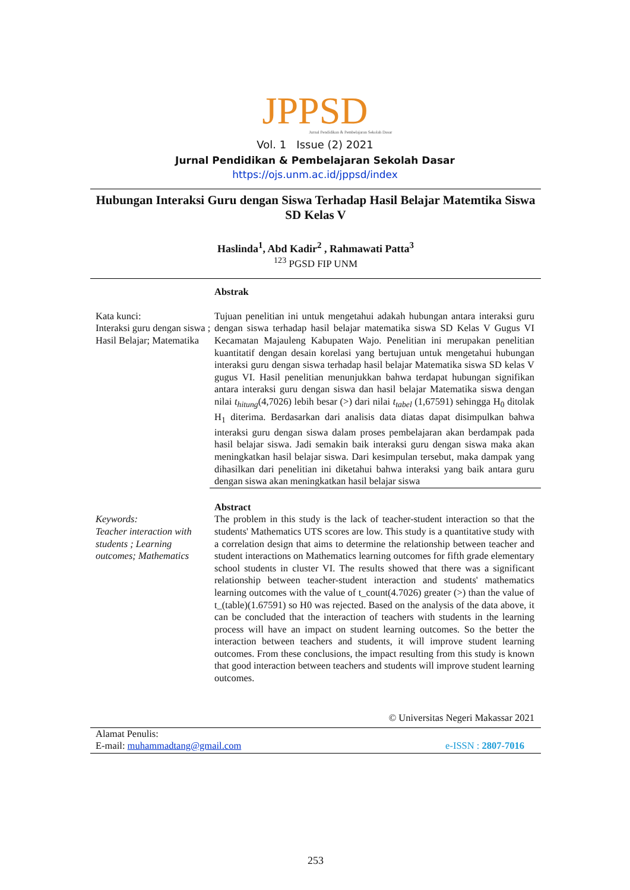JPPSD
Jurnal Pendidikan & Pembelajaran Sekolah Dasar
Vol. 1 Issue (2) 2021
Jurnal Pendidikan & Pembelajaran Sekolah Dasar
https://ojs.unm.ac.id/jppsd/index
Hubungan Interaksi Guru dengan Siswa Terhadap Hasil Belajar Matemtika Siswa SD Kelas V
Haslinda<sup>1</sup>, Abd Kadir<sup>2</sup> , Rahmawati Patta<sup>3</sup>
<sup>123</sup> PGSD FIP UNM
Kata kunci:
Interaksi guru dengan siswa ; Hasil Belajar; Matematika
Abstrak
Tujuan penelitian ini untuk mengetahui adakah hubungan antara interaksi guru dengan siswa terhadap hasil belajar matematika siswa SD Kelas V Gugus VI Kecamatan Majauleng Kabupaten Wajo. Penelitian ini merupakan penelitian kuantitatif dengan desain korelasi yang bertujuan untuk mengetahui hubungan interaksi guru dengan siswa terhadap hasil belajar Matematika siswa SD kelas V gugus VI. Hasil penelitian menunjukkan bahwa terdapat hubungan signifikan antara interaksi guru dengan siswa dan hasil belajar Matematika siswa dengan nilai t<sub>hitung</sub>(4,7026) lebih besar (>) dari nilai t<sub>tabel</sub> (1,67591) sehingga H<sub>0</sub> ditolak H<sub>1</sub> diterima. Berdasarkan dari analisis data diatas dapat disimpulkan bahwa interaksi guru dengan siswa dalam proses pembelajaran akan berdampak pada hasil belajar siswa. Jadi semakin baik interaksi guru dengan siswa maka akan meningkatkan hasil belajar siswa. Dari kesimpulan tersebut, maka dampak yang dihasilkan dari penelitian ini diketahui bahwa interaksi yang baik antara guru dengan siswa akan meningkatkan hasil belajar siswa
Keywords:
Teacher interaction with students ; Learning outcomes; Mathematics
Abstract
The problem in this study is the lack of teacher-student interaction so that the students' Mathematics UTS scores are low. This study is a quantitative study with a correlation design that aims to determine the relationship between teacher and student interactions on Mathematics learning outcomes for fifth grade elementary school students in cluster VI. The results showed that there was a significant relationship between teacher-student interaction and students' mathematics learning outcomes with the value of t_count(4.7026) greater (>) than the value of t_(table)(1.67591) so H0 was rejected. Based on the analysis of the data above, it can be concluded that the interaction of teachers with students in the learning process will have an impact on student learning outcomes. So the better the interaction between teachers and students, it will improve student learning outcomes. From these conclusions, the impact resulting from this study is known that good interaction between teachers and students will improve student learning outcomes.
© Universitas Negeri Makassar 2021
Alamat Penulis:
E-mail: muhammadtang@gmail.com
e-ISSN : 2807-7016
253